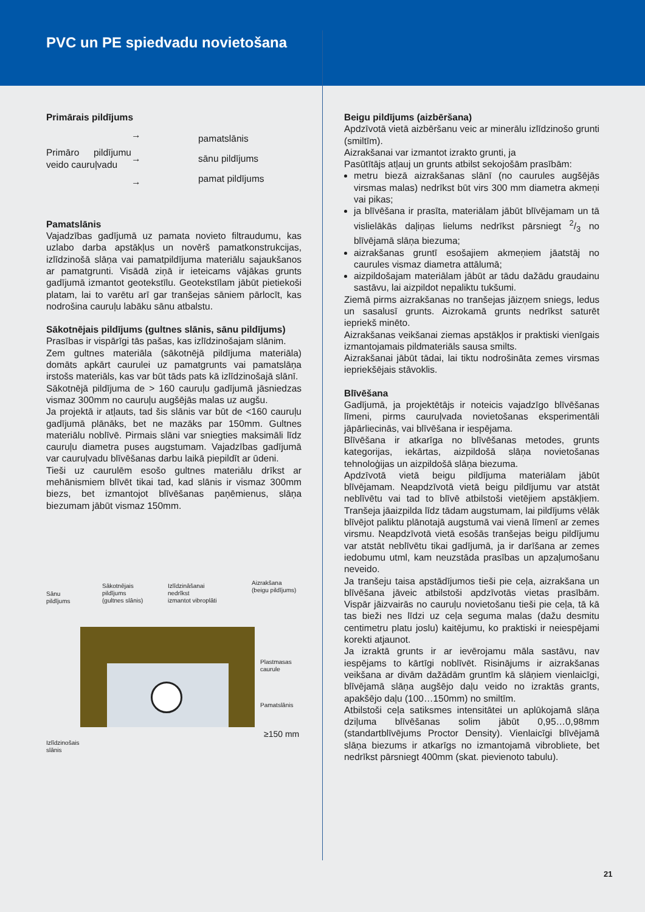PVC un PE spiedvadu novietošana
Primārais pildījums
Primāro pildījumu veido cauruļvadu
→
→
→
pamatslānis
sānu pildījums
pamat pildījums
Pamatslānis
Vajadzības gadījumā uz pamata novieto filtraudumu, kas uzlabo darba apstākļus un novērš pamatkonstrukcijas, izlīdzinošā slāņa vai pamatpildījuma materiālu sajaukšanos ar pamatgrunti. Visādā ziņā ir ieteicams vājākas grunts gadījumā izmantot geotekstīlu. Geotekstīlam jābūt pietiekoši platam, lai to varētu arī gar tranšejas sāniem pārlocīt, kas nodrošina cauruļu labāku sānu atbalstu.
Sākotnējais pildījums (gultnes slānis, sānu pildījums)
Prasības ir vispārīgi tās pašas, kas izlīdzinošajam slānim.
Zem gultnes materiāla (sākotnējā pildījuma materiāla) domāts apkārt caurulei uz pamatgrunts vai pamatslāņa irstošs materiāls, kas var būt tāds pats kā izlīdzinošajā slānī.
Sākotnējā pildījuma de > 160 cauruļu gadījumā jāsniedzas vismaz 300mm no cauruļu augšējās malas uz augšu.
Ja projektā ir atļauts, tad šis slānis var būt de <160 cauruļu gadījumā plānāks, bet ne mazāks par 150mm. Gultnes materiālu noblīvē. Pirmais slāni var sniegties maksimāli līdz cauruļu diametra puses augstumam. Vajadzības gadījumā var cauruļvadu blīvēšanas darbu laikā piepildīt ar ūdeni.
Tieši uz caurulēm esošo gultnes materiālu drīkst ar mehānismiem blīvēt tikai tad, kad slānis ir vismaz 300mm biezs, bet izmantojot blīvēšanas paņēmienus, slāņa biezumam jābūt vismaz 150mm.
Sānu
pildījums
Sākotnējais
pildījums
(gultnes slānis)
Izlīdzināšanai
nedrīkst
izmantot vibroplāti
Aizrakšana
(beigu pildījums)
Plastmasas
caurule
Pamatslānis
≥150 mm
Izlīdzinošais
slānis
Beigu pildījums (aizbēršana)
Apdzīvotā vietā aizbēršanu veic ar minerālu izlīdzinošo grunti (smiltīm).
Aizrakšanai var izmantot izrakto grunti, ja
Pasūtītājs atļauj un grunts atbilst sekojošām prasībām:
metru biezā aizrakšanas slānī (no caurules augšējās virsmas malas) nedrīkst būt virs 300 mm diametra akmeņi vai pikas;
ja blīvēšana ir prasīta, materiālam jābūt blīvējamam un tā vislielākās daļiņas lielums nedrīkst pārsniegt 2/3 no blīvējamā slāņa biezuma;
aizrakšanas gruntī esošajiem akmeņiem jāatstāj no caurules vismaz diametra attālumā;
aizpildošajam materiālam jābūt ar tādu dažādu graudainu sastāvu, lai aizpildot nepaliktu tukšumi.
Ziemā pirms aizrakšanas no tranšejas jāizņem sniegs, ledus un sasalusī grunts. Aizrokamā grunts nedrīkst saturēt iepriekš minēto.
Aizrakšanas veikšanai ziemas apstākļos ir praktiski vienīgais izmantojamais pildmateriāls sausa smilts.
Aizrakšanai jābūt tādai, lai tiktu nodrošināta zemes virsmas iepriekšējais stāvoklis.
Blīvēšana
Gadījumā, ja projektētājs ir noteicis vajadzīgo blīvēšanas līmeni, pirms cauruļvada novietošanas eksperimentāli jāpārliecinās, vai blīvēšana ir iespējama.
Blīvēšana ir atkarīga no blīvēšanas metodes, grunts kategorijas, iekārtas, aizpildošā slāņa novietošanas tehnoloģijas un aizpildošā slāņa biezuma.
Apdzīvotā vietā beigu pildījuma materiālam jābūt blīvējamam. Neapdzīvotā vietā beigu pildījumu var atstāt neblīvētu vai tad to blīvē atbilstoši vietējiem apstākļiem. Tranšeja jāaizpilda līdz tādam augstumam, lai pildījums vēlāk blīvējot paliktu plānotajā augstumā vai vienā līmenī ar zemes virsmu. Neapdzīvotā vietā esošās tranšejas beigu pildījumu var atstāt neblīvētu tikai gadījumā, ja ir darīšana ar zemes iedobumu utml, kam neuzstāda prasības un apzaļumošanu neveido.
Ja tranšeju taisa apstādījumos tieši pie ceļa, aizrakšana un blīvēšana jāveic atbilstoši apdzīvotās vietas prasībām. Vispār jāizvairās no cauruļu novietošanu tieši pie ceļa, tā kā tas bieži nes līdzi uz ceļa seguma malas (dažu desmitu centimetru platu joslu) kaitējumu, ko praktiski ir neiespējami korekti atjaunot.
Ja izraktā grunts ir ar ievērojamu māla sastāvu, nav iespējams to kārtīgi noblīvēt. Risinājums ir aizrakšanas veikšana ar divām dažādām gruntīm kā slāņiem vienlaicīgi, blīvējamā slāņa augšējo daļu veido no izraktās grants, apakšējo daļu (100…150mm) no smiltīm.
Atbilstoši ceļa satiksmes intensitātei un aplūkojamā slāņa dziļuma blīvēšanas solim jābūt 0,95…0,98mm (standartblīvējums Proctor Density). Vienlaicīgi blīvējamā slāņa biezums ir atkarīgs no izmantojamā vibrobliete, bet nedrīkst pārsniegt 400mm (skat. pievienoto tabulu).
21